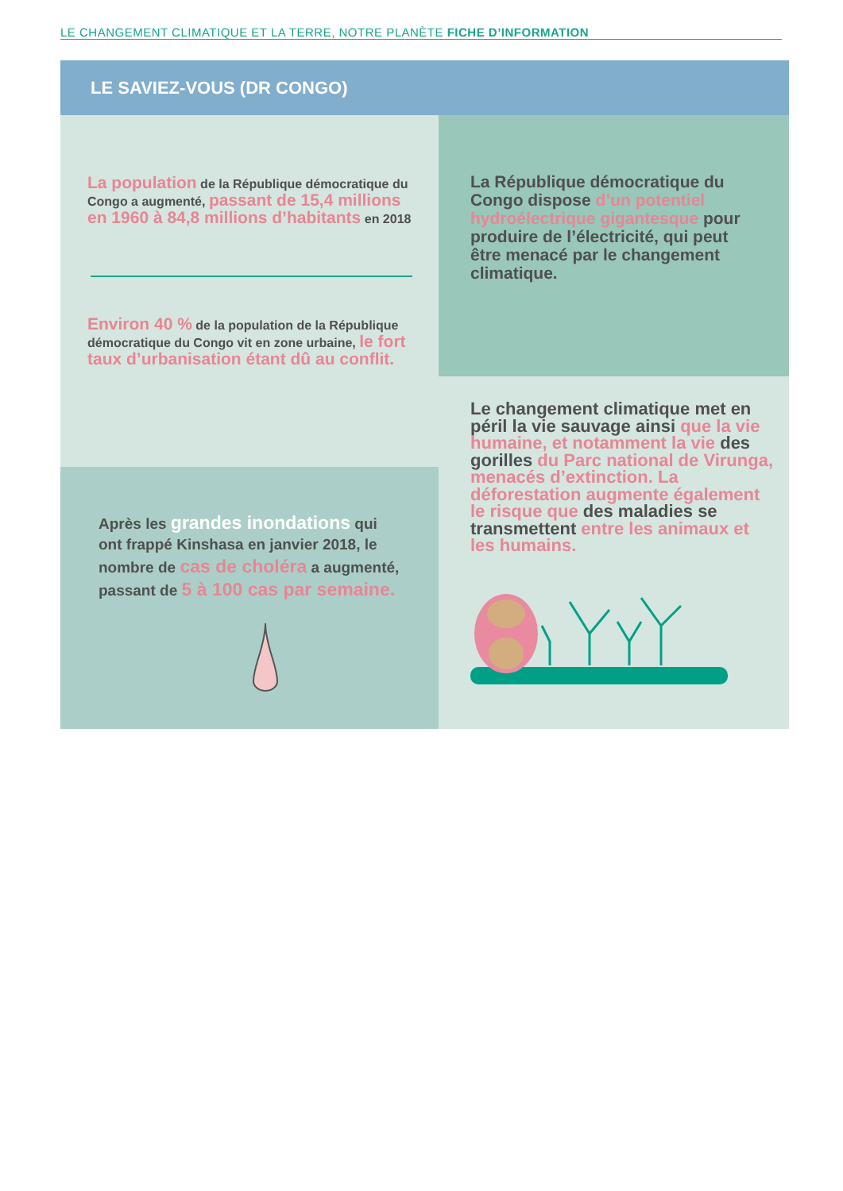LE CHANGEMENT CLIMATIQUE ET LA TERRE, NOTRE PLANÈTE FICHE D’INFORMATION
LE SAVIEZ-VOUS (DR CONGO)
La population de la République démocratique du Congo a augmenté, passant de 15,4 millions en 1960 à 84,8 millions d’habitants en 2018
Environ 40 % de la population de la République démocratique du Congo vit en zone urbaine, le fort taux d’urbanisation étant dû au conflit.
Après les grandes inondations qui ont frappé Kinshasa en janvier 2018, le nombre de cas de choléra a augmenté, passant de 5 à 100 cas par semaine.
La République démocratique du Congo dispose d’un potentiel hydroélectrique gigantesque pour produire de l’électricité, qui peut être menacé par le changement climatique.
Le changement climatique met en péril la vie sauvage ainsi que la vie humaine, et notamment la vie des gorilles du Parc national de Virunga, menacés d’extinction. La déforestation augmente également le risque que des maladies se transmettent entre les animaux et les humains.